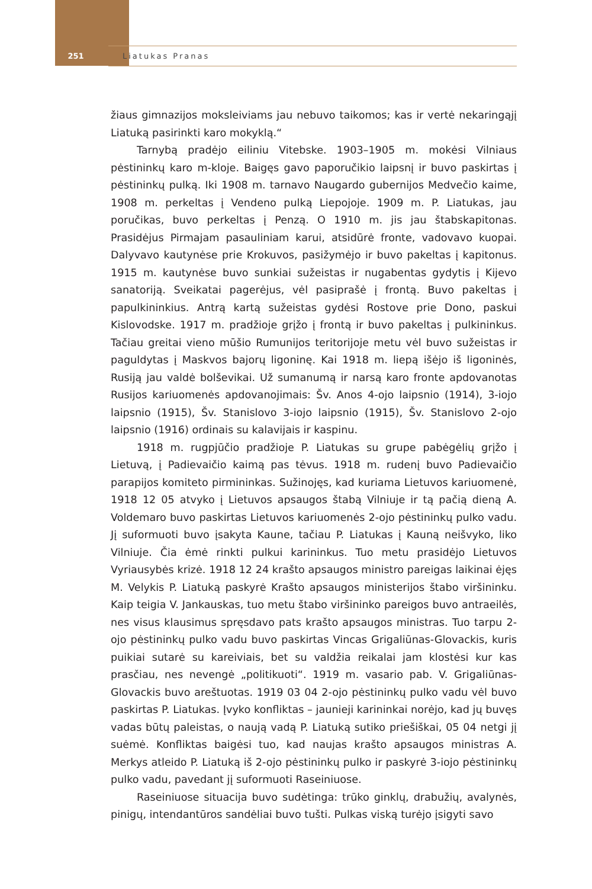251
Liatukas Pranas
žiaus gimnazijos moksleiviams jau nebuvo taikomos; kas ir vertė nekaringąjį Liatuką pasirinkti karo mokyklą.“
Tarnybą pradėjo eiliniu Vitebske. 1903–1905 m. mokėsi Vilniaus pėstininkų karo m-kloje. Baigęs gavo paporučikio laipsnį ir buvo paskirtas į pėstininkų pulką. Iki 1908 m. tarnavo Naugardo gubernijos Medvečio kaime, 1908 m. perkeltas į Vendeno pulką Liepojoje. 1909 m. P. Liatukas, jau poručikas, buvo perkeltas į Penzą. O 1910 m. jis jau štabskapitonas. Prasidėjus Pirmajam pasauliniam karui, atsidūrė fronte, vadovavo kuopai. Dalyvavo kautynėse prie Krokuvos, pasižymėjo ir buvo pakeltas į kapitonus. 1915 m. kautynėse buvo sunkiai sužeistas ir nugabentas gydytis į Kijevo sanatoriją. Sveikatai pagerėjus, vėl pasiprašė į frontą. Buvo pakeltas į papulkininkius. Antrą kartą sužeistas gydėsi Rostove prie Dono, paskui Kislovodske. 1917 m. pradžioje grįžo į frontą ir buvo pakeltas į pulkininkus. Tačiau greitai vieno mūšio Rumunijos teritorijoje metu vėl buvo sužeistas ir paguldytas į Maskvos bajorų ligoninę. Kai 1918 m. liepą išėjo iš ligoninės, Rusiją jau valdė bolševikai. Už sumanumą ir narsą karo fronte apdovanotas Rusijos kariuomenės apdovanojimais: Šv. Anos 4-ojo laipsnio (1914), 3-iojo laipsnio (1915), Šv. Stanislovo 3-iojo laipsnio (1915), Šv. Stanislovo 2-ojo laipsnio (1916) ordinais su kalavijais ir kaspinu.
1918 m. rugpjūčio pradžioje P. Liatukas su grupe pabėgėlių grįžo į Lietuvą, į Padievaičio kaimą pas tėvus. 1918 m. rudenį buvo Padievaičio parapijos komiteto pirmininkas. Sužinojęs, kad kuriama Lietuvos kariuomenė, 1918 12 05 atvyko į Lietuvos apsaugos štabą Vilniuje ir tą pačią dieną A. Voldemaro buvo paskirtas Lietuvos kariuomenės 2-ojo pėstininkų pulko vadu. Jį suformuoti buvo įsakyta Kaune, tačiau P. Liatukas į Kauną neišvyko, liko Vilniuje. Čia ėmė rinkti pulkui karininkus. Tuo metu prasidėjo Lietuvos Vyriausybės krizė. 1918 12 24 krašto apsaugos ministro pareigas laikinai ėjęs M. Velykis P. Liatuką paskyrė Krašto apsaugos ministerijos štabo viršininku. Kaip teigia V. Jankauskas, tuo metu štabo viršininko pareigos buvo antraeilės, nes visus klausimus spręsdavo pats krašto apsaugos ministras. Tuo tarpu 2-ojo pėstininkų pulko vadu buvo paskirtas Vincas Grigaliūnas-Glovackis, kuris puikiai sutarė su kareiviais, bet su valdžia reikalai jam klostėsi kur kas prasčiau, nes nevengė „politikuoti“. 1919 m. vasario pab. V. Grigaliūnas-Glovackis buvo areštuotas. 1919 03 04 2-ojo pėstininkų pulko vadu vėl buvo paskirtas P. Liatukas. Įvyko konfliktas – jaunieji karininkai norėjo, kad jų buvęs vadas būtų paleistas, o naują vadą P. Liatuką sutiko priešiškai, 05 04 netgi jį suėmė. Konfliktas baigėsi tuo, kad naujas krašto apsaugos ministras A. Merkys atleido P. Liatuką iš 2-ojo pėstininkų pulko ir paskyrė 3-iojo pėstininkų pulko vadu, pavedant jį suformuoti Raseiniuose.
Raseiniuose situacija buvo sudėtinga: trūko ginklų, drabužių, avalynės, pinigų, intendantūros sandėliai buvo tušti. Pulkas viską turėjo įsigyti savo